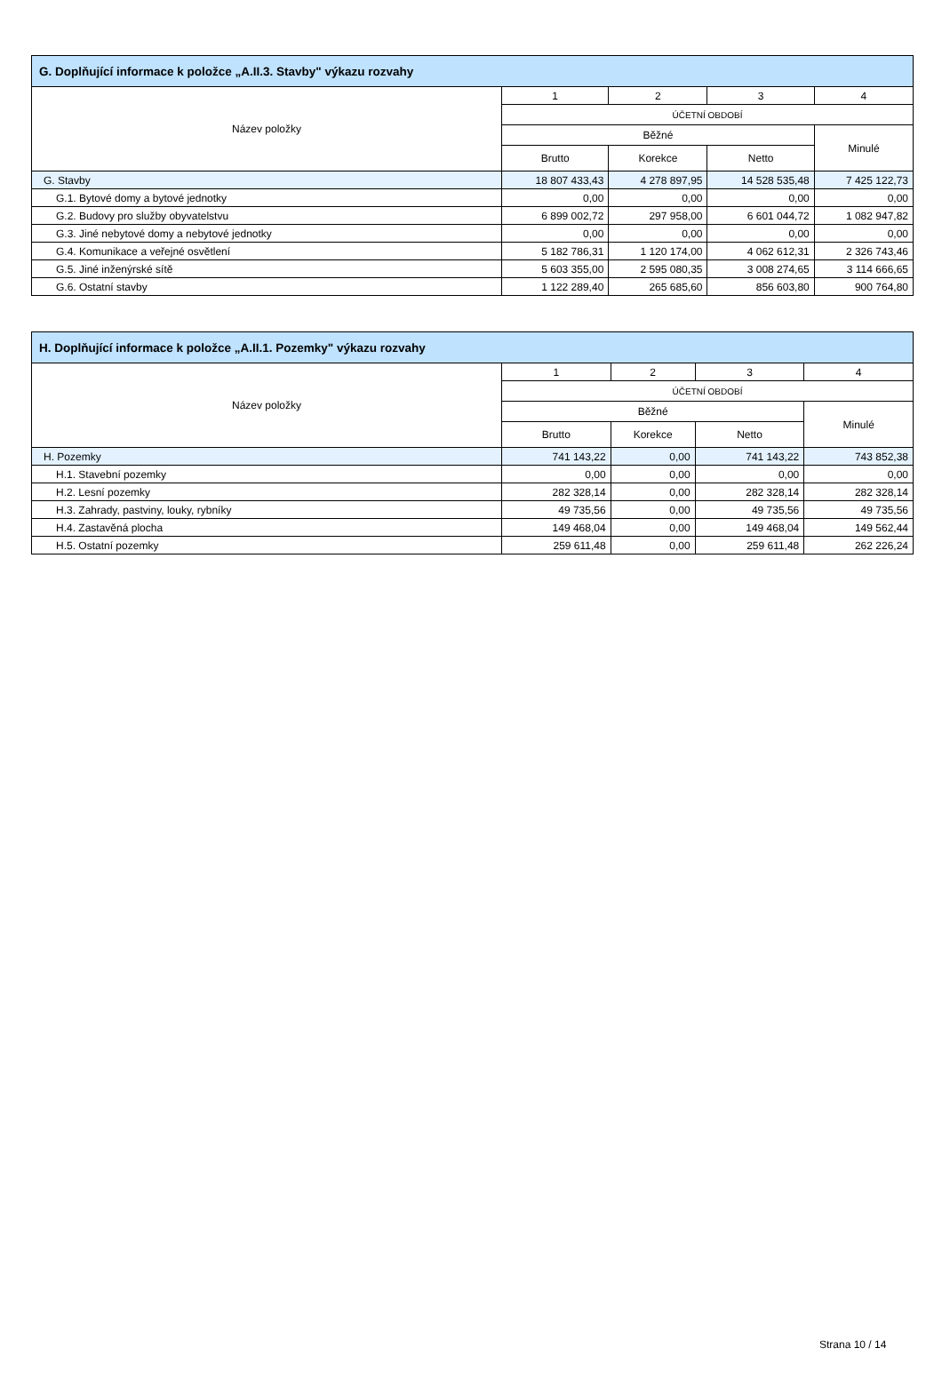| G. Doplňující informace k položce „A.II.3. Stavby" výkazu rozvahy | | | | |
| --- | --- | --- | --- | --- |
| Název položky | 1 | 2 | 3 | 4 |
| | ÚČETNÍ OBDOBÍ | | | |
| | Běžné | | | Minulé |
| | Brutto | Korekce | Netto | |
| G. Stavby | 18 807 433,43 | 4 278 897,95 | 14 528 535,48 | 7 425 122,73 |
| G.1. Bytové domy a bytové jednotky | 0,00 | 0,00 | 0,00 | 0,00 |
| G.2. Budovy pro služby obyvatelstvu | 6 899 002,72 | 297 958,00 | 6 601 044,72 | 1 082 947,82 |
| G.3. Jiné nebytové domy a nebytové jednotky | 0,00 | 0,00 | 0,00 | 0,00 |
| G.4. Komunikace a veřejné osvětlení | 5 182 786,31 | 1 120 174,00 | 4 062 612,31 | 2 326 743,46 |
| G.5. Jiné inženýrské sítě | 5 603 355,00 | 2 595 080,35 | 3 008 274,65 | 3 114 666,65 |
| G.6. Ostatní stavby | 1 122 289,40 | 265 685,60 | 856 603,80 | 900 764,80 |
| H. Doplňující informace k položce „A.II.1. Pozemky" výkazu rozvahy | | | | |
| --- | --- | --- | --- | --- |
| Název položky | 1 | 2 | 3 | 4 |
| | ÚČETNÍ OBDOBÍ | | | |
| | Běžné | | | Minulé |
| | Brutto | Korekce | Netto | |
| H. Pozemky | 741 143,22 | 0,00 | 741 143,22 | 743 852,38 |
| H.1. Stavební pozemky | 0,00 | 0,00 | 0,00 | 0,00 |
| H.2. Lesní pozemky | 282 328,14 | 0,00 | 282 328,14 | 282 328,14 |
| H.3. Zahrady, pastviny, louky, rybníky | 49 735,56 | 0,00 | 49 735,56 | 49 735,56 |
| H.4. Zastavěná plocha | 149 468,04 | 0,00 | 149 468,04 | 149 562,44 |
| H.5. Ostatní pozemky | 259 611,48 | 0,00 | 259 611,48 | 262 226,24 |
Strana 10 / 14